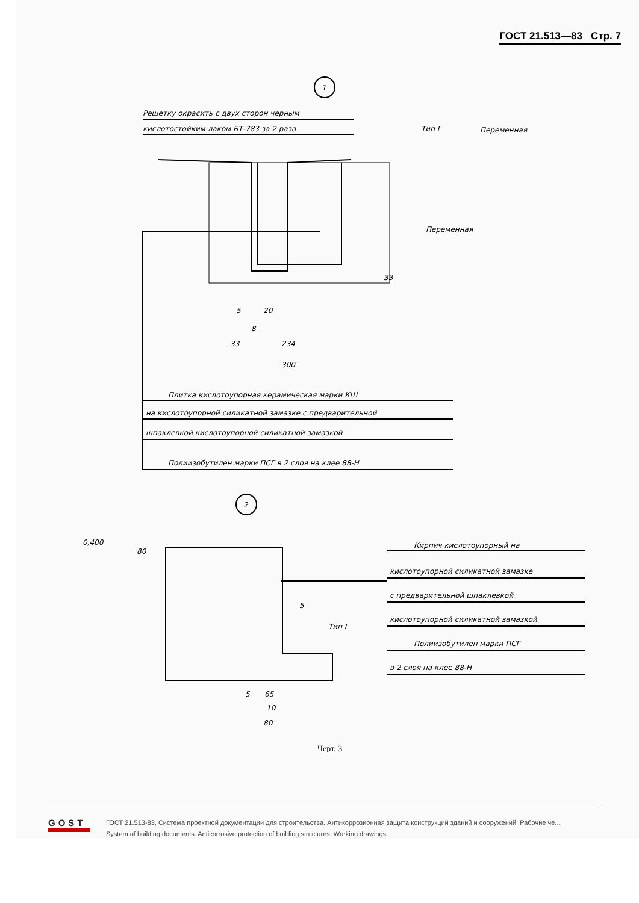ГОСТ 21.513—83 Стр. 7
1
Решетку окрасить с двух сторон черным
кислотостойким лаком БТ-783 за 2 раза
Тип I
Переменная
Переменная
33
5
20
8
33
234
300
Плитка кислотоупорная керамическая марки КШ
на кислотоупорной силикатной замазке с предварительной
шпаклевкой кислотоупорной силикатной замазкой
Полиизобутилен марки ПСГ в 2 слоя на клее 88-Н
2
0,400
80
Кирпич кислотоупорный на
кислотоупорной силикатной замазке
с предварительной шпаклевкой
кислотоупорной силикатной замазкой
Полиизобутилен марки ПСГ
в 2 слоя на клее 88-Н
Тип I
5
5
65
10
80
Черт. 3
GOST
ГОСТ 21.513-83, Система проектной документации для строительства. Антикоррозионная защита конструкций зданий и сооружений. Рабочие че...
System of building documents. Anticorrosive protection of building structures. Working drawings